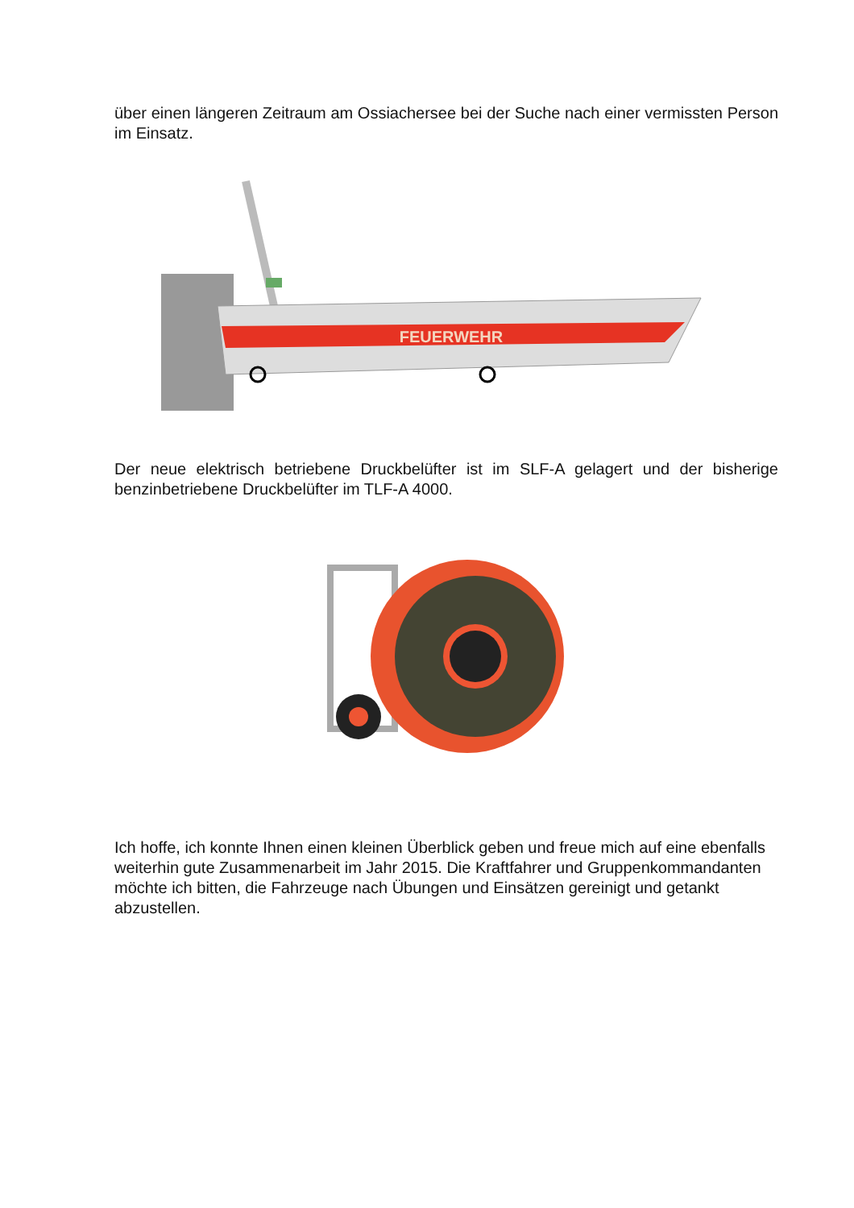über einen längeren Zeitraum am Ossiachersee bei der Suche nach einer vermissten Person im Einsatz.
FEUERWEHR
Der neue elektrisch betriebene Druckbelüfter ist im SLF-A gelagert und der bisherige benzinbetriebene Druckbelüfter im TLF-A 4000.
Ich hoffe, ich konnte Ihnen einen kleinen Überblick geben und freue mich auf eine ebenfalls weiterhin gute Zusammenarbeit im Jahr 2015. Die Kraftfahrer und Gruppenkommandanten möchte ich bitten, die Fahrzeuge nach Übungen und Einsätzen gereinigt und getankt abzustellen.